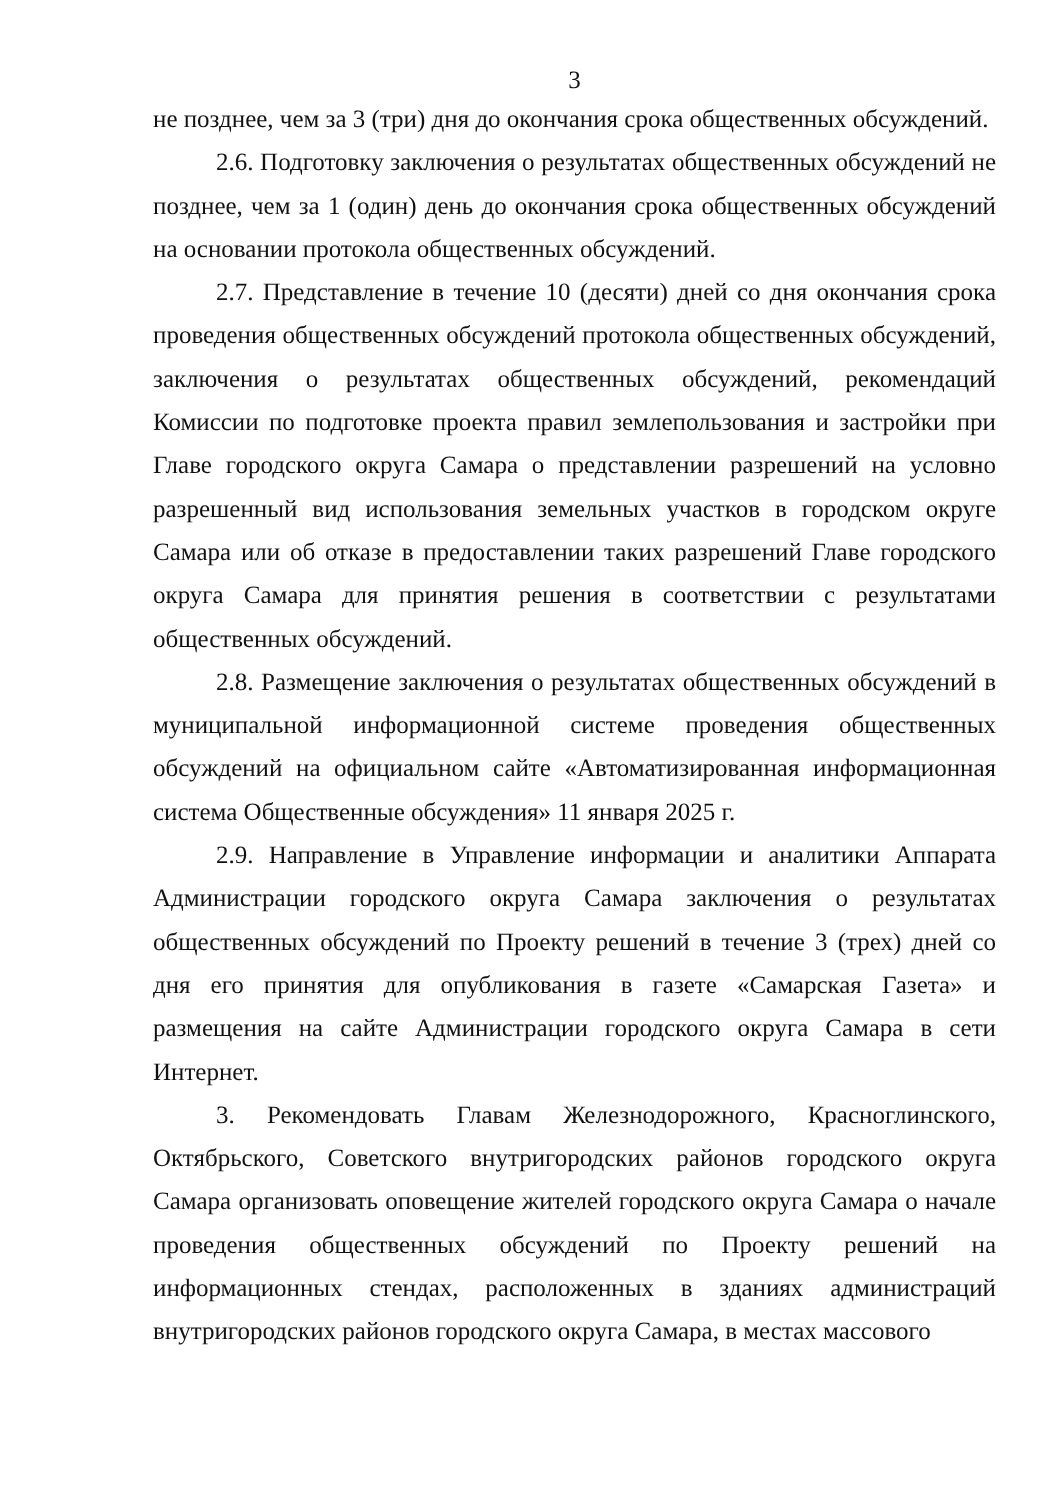3
не позднее, чем за 3 (три) дня до окончания срока общественных обсуждений.
2.6. Подготовку заключения о результатах общественных обсуждений не позднее, чем за 1 (один) день до окончания срока общественных обсуждений на основании протокола общественных обсуждений.
2.7. Представление в течение 10 (десяти) дней со дня окончания срока проведения общественных обсуждений протокола общественных обсуждений, заключения о результатах общественных обсуждений, рекомендаций Комиссии по подготовке проекта правил землепользования и застройки при Главе городского округа Самара о представлении разрешений на условно разрешенный вид использования земельных участков в городском округе Самара или об отказе в предоставлении таких разрешений Главе городского округа Самара для принятия решения в соответствии с результатами общественных обсуждений.
2.8. Размещение заключения о результатах общественных обсуждений в муниципальной информационной системе проведения общественных обсуждений на официальном сайте «Автоматизированная информационная система Общественные обсуждения» 11 января 2025 г.
2.9. Направление в Управление информации и аналитики Аппарата Администрации городского округа Самара заключения о результатах общественных обсуждений по Проекту решений в течение 3 (трех) дней со дня его принятия для опубликования в газете «Самарская Газета» и размещения на сайте Администрации городского округа Самара в сети Интернет.
3. Рекомендовать Главам Железнодорожного, Красноглинского, Октябрьского, Советского внутригородских районов городского округа Самара организовать оповещение жителей городского округа Самара о начале проведения общественных обсуждений по Проекту решений на информационных стендах, расположенных в зданиях администраций внутригородских районов городского округа Самара, в местах массового